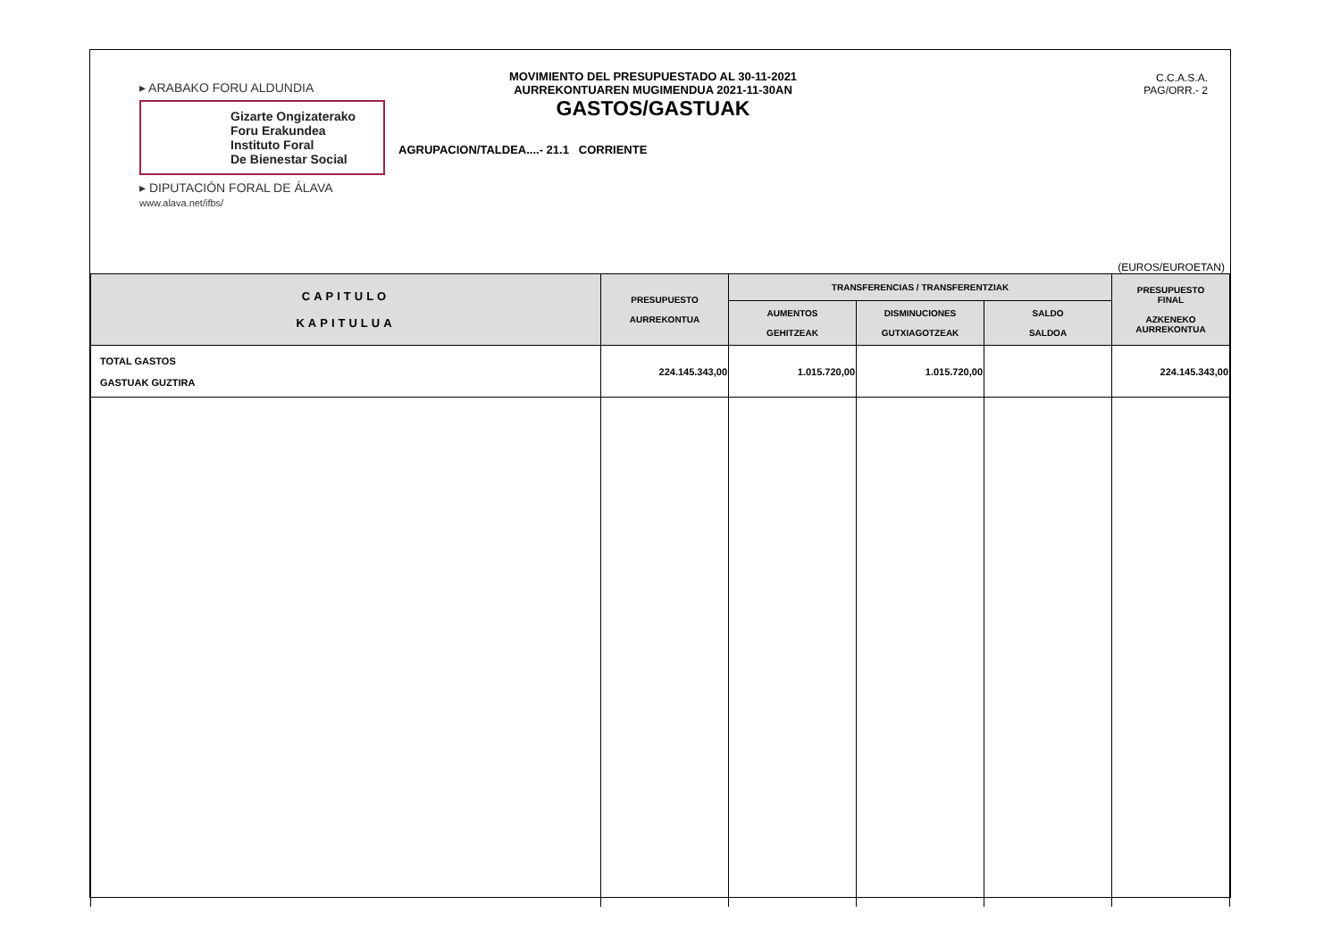▸ ARABAKO FORU ALDUNDIA
Gizarte Ongizaterako
Foru Erakundea
Instituto Foral
De Bienestar Social
▸ DIPUTACIÓN FORAL DE ÁLAVA
www.alava.net/ifbs/
MOVIMIENTO DEL PRESUPUESTADO AL 30-11-2021
AURREKONTUAREN MUGIMENDUA 2021-11-30AN
GASTOS/GASTUAK
AGRUPACION/TALDEA....- 21.1 CORRIENTE
C.C.A.S.A.
PAG/ORR.- 2
(EUROS/EUROETAN)
| CAPITULO KAPITULUA | PRESUPUESTO AURREKONTUA | TRANSFERENCIAS / TRANSFERENTZIAK | | | PRESUPUESTO FINAL AZKENEKO AURREKONTUA |
| --- | --- | --- | --- | --- | --- |
| | | AUMENTOS GEHITZEAK | DISMINUCIONES GUTXIAGOTZEAK | SALDO SALDOA | |
| TOTAL GASTOS GASTUAK GUZTIRA | 224.145.343,00 | 1.015.720,00 | 1.015.720,00 | | 224.145.343,00 |